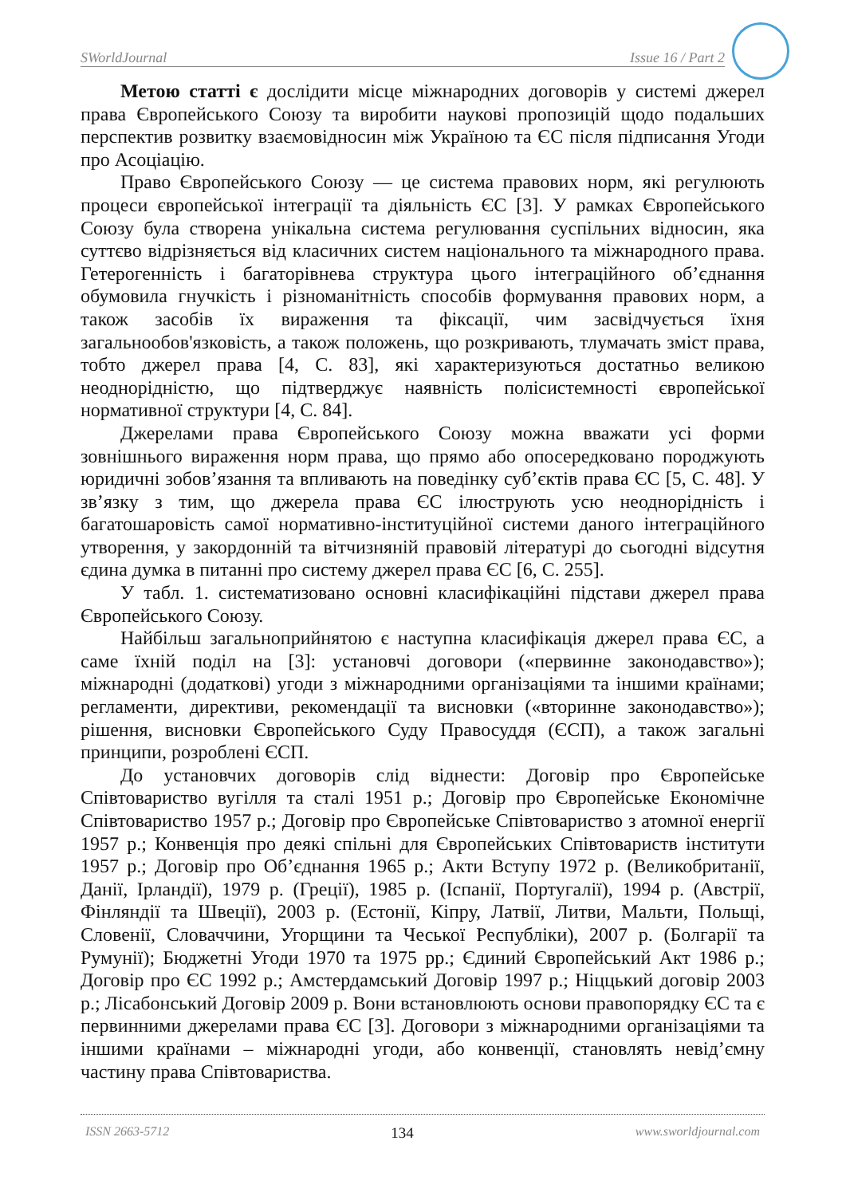SWorldJournal Issue 16 / Part 2
Метою статті є дослідити місце міжнародних договорів у системі джерел права Європейського Союзу та виробити наукові пропозицій щодо подальших перспектив розвитку взаємовідносин між Україною та ЄС після підписання Угоди про Асоціацію.
Право Європейського Союзу — це система правових норм, які регулюють процеси європейської інтеграції та діяльність ЄС [3]. У рамках Європейського Союзу була створена унікальна система регулювання суспільних відносин, яка суттєво відрізняється від класичних систем національного та міжнародного права. Гетерогенність і багаторівнева структура цього інтеграційного об’єднання обумовила гнучкість і різноманітність способів формування правових норм, а також засобів їх вираження та фіксації, чим засвідчується їхня загальнообов'язковість, а також положень, що розкривають, тлумачать зміст права, тобто джерел права [4, С. 83], які характеризуються достатньо великою неоднорідністю, що підтверджує наявність полісистемності європейської нормативної структури [4, С. 84].
Джерелами права Європейського Союзу можна вважати усі форми зовнішнього вираження норм права, що прямо або опосередковано породжують юридичні зобов’язання та впливають на поведінку суб’єктів права ЄС [5, С. 48]. У зв’язку з тим, що джерела права ЄС ілюструють усю неоднорідність і багатошаровість самої нормативно-інституційної системи даного інтеграційного утворення, у закордонній та вітчизняній правовій літературі до сьогодні відсутня єдина думка в питанні про систему джерел права ЄС [6, С. 255].
У табл. 1. систематизовано основні класифікаційні підстави джерел права Європейського Союзу.
Найбільш загальноприйнятою є наступна класифікація джерел права ЄС, а саме їхній поділ на [3]: установчі договори («первинне законодавство»); міжнародні (додаткові) угоди з міжнародними організаціями та іншими країнами; регламенти, директиви, рекомендації та висновки («вторинне законодавство»); рішення, висновки Європейського Суду Правосуддя (ЄСП), а також загальні принципи, розроблені ЄСП.
До установчих договорів слід віднести: Договір про Європейське Співтовариство вугілля та сталі 1951 р.; Договір про Європейське Економічне Співтовариство 1957 р.; Договір про Європейське Співтовариство з атомної енергії 1957 р.; Конвенція про деякі спільні для Європейських Співтовариств інститути 1957 р.; Договір про Об’єднання 1965 р.; Акти Вступу 1972 р. (Великобританії, Данії, Ірландії), 1979 р. (Греції), 1985 р. (Іспанії, Португалії), 1994 р. (Австрії, Фінляндії та Швеції), 2003 р. (Естонії, Кіпру, Латвії, Литви, Мальти, Польщі, Словенії, Словаччини, Угорщини та Чеської Республіки), 2007 р. (Болгарії та Румунії); Бюджетні Угоди 1970 та 1975 рр.; Єдиний Європейський Акт 1986 р.; Договір про ЄС 1992 р.; Амстердамський Договір 1997 р.; Ніццький договір 2003 р.; Лісабонський Договір 2009 р. Вони встановлюють основи правопорядку ЄС та є первинними джерелами права ЄС [3]. Договори з міжнародними організаціями та іншими країнами – міжнародні угоди, або конвенції, становлять невід’ємну частину права Співтовариства.
ISSN 2663-5712 134 www.sworldjournal.com